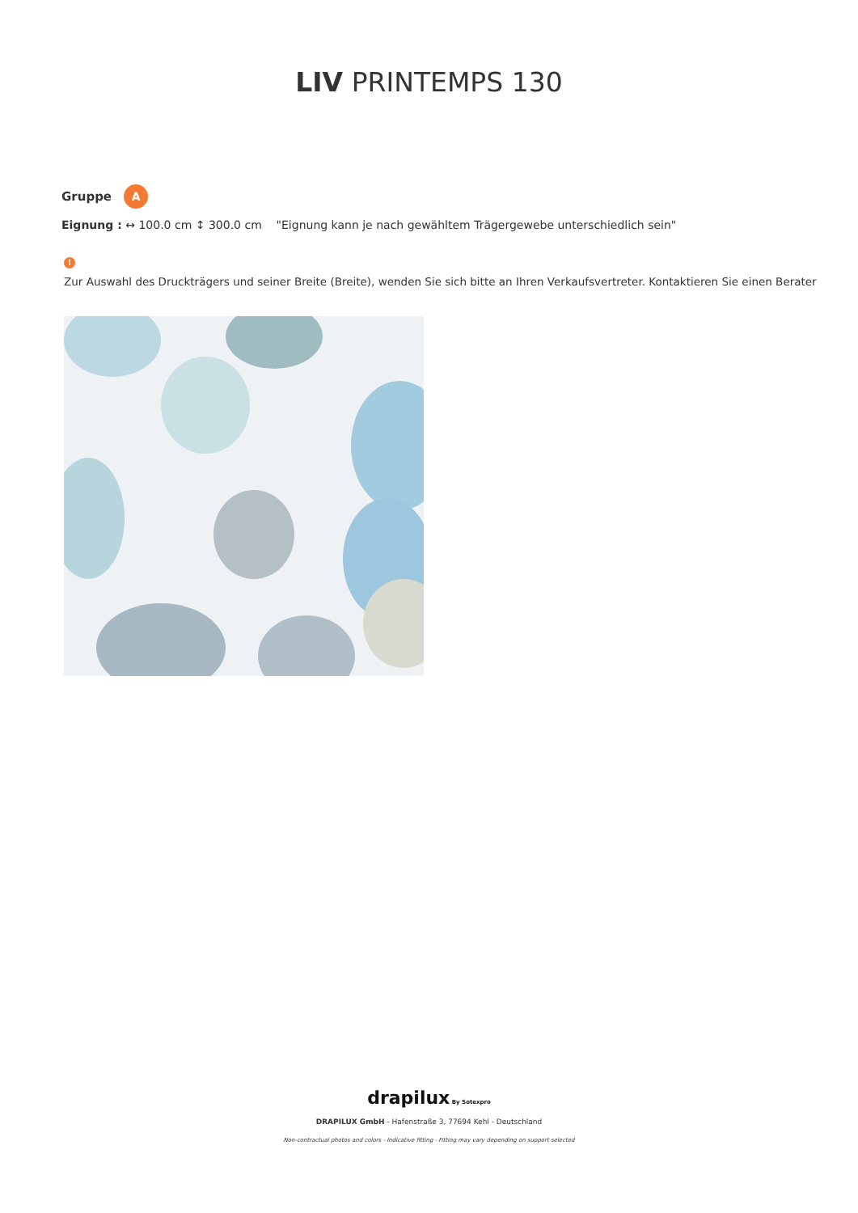LIV PRINTEMPS 130
Gruppe A
Eignung : ↔ 100.0 cm ↕ 300.0 cm "Eignung kann je nach gewähltem Trägergewebe unterschiedlich sein"
!
Zur Auswahl des Druckträgers und seiner Breite (Breite), wenden Sie sich bitte an Ihren Verkaufsvertreter. Kontaktieren Sie einen Berater
drapilux By Sotexpro
DRAPILUX GmbH - Hafenstraße 3, 77694 Kehl - Deutschland
Non-contractual photos and colors - Indicative fitting - Fitting may vary depending on support selected